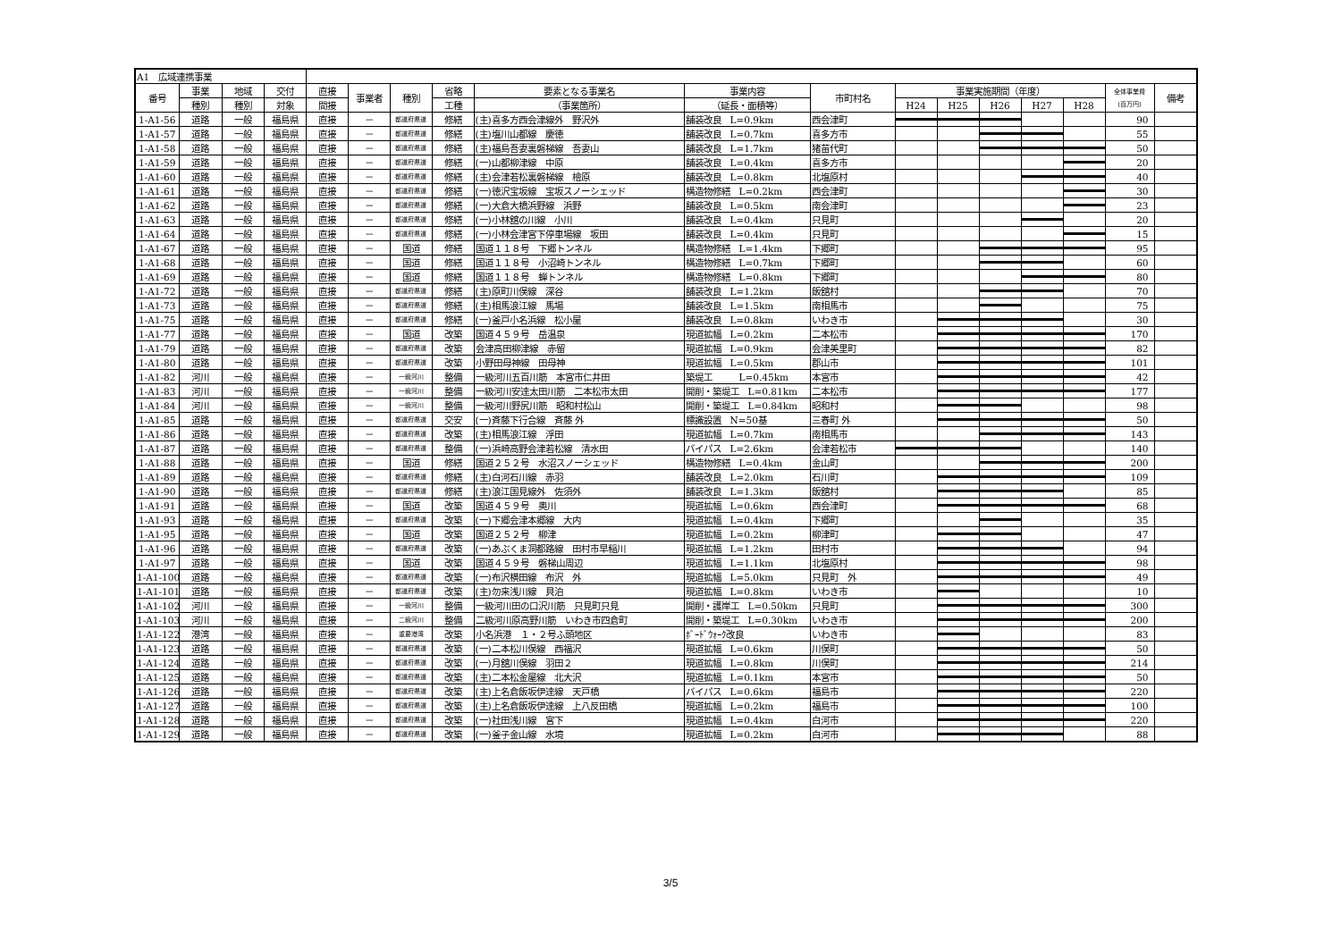| A1 広域連携事業 | | | | | | | | | | | | | | | | | |
| --- | --- | --- | --- | --- | --- | --- | --- | --- | --- | --- | --- | --- | --- | --- | --- | --- | --- |
| 番号 | 事業 | 地域 | 交付 | 直接 | 事業者 | 種別 | 省略 | 要素となる事業名 | 事業内容 | 市町村名 | 事業実施期間（年度） | | | | | 全体事業費 (百万円) | 備考 |
| | 種別 | 種別 | 対象 | 間接 | | | 工種 | （事業箇所） | （延長・面積等） | | H24 | H25 | H26 | H27 | H28 | | |
| 1-A1-56 | 道路 | 一般 | 福島県 | 直接 | － | 都道府県道 | 修繕 | (主)喜多方西会津線外 野沢外 | 舗装改良 L=0.9km | 西会津町 | | | | | | 90 | |
| 1-A1-57 | 道路 | 一般 | 福島県 | 直接 | － | 都道府県道 | 修繕 | (主)塩川山都線 慶徳 | 舗装改良 L=0.7km | 喜多方市 | | | | | | 55 | |
| 1-A1-58 | 道路 | 一般 | 福島県 | 直接 | － | 都道府県道 | 修繕 | (主)福島吾妻裏磐梯線 吾妻山 | 舗装改良 L=1.7km | 猪苗代町 | | | | | | 50 | |
| 1-A1-59 | 道路 | 一般 | 福島県 | 直接 | － | 都道府県道 | 修繕 | (一)山都柳津線 中原 | 舗装改良 L=0.4km | 喜多方市 | | | | | | 20 | |
| 1-A1-60 | 道路 | 一般 | 福島県 | 直接 | － | 都道府県道 | 修繕 | (主)会津若松裏磐梯線 檜原 | 舗装改良 L=0.8km | 北塩原村 | | | | | | 40 | |
| 1-A1-61 | 道路 | 一般 | 福島県 | 直接 | － | 都道府県道 | 修繕 | (一)徳沢宝坂線 宝坂スノーシェッド | 構造物修繕 L=0.2km | 西会津町 | | | | | | 30 | |
| 1-A1-62 | 道路 | 一般 | 福島県 | 直接 | － | 都道府県道 | 修繕 | (一)大倉大橋浜野線 浜野 | 舗装改良 L=0.5km | 南会津町 | | | | | | 23 | |
| 1-A1-63 | 道路 | 一般 | 福島県 | 直接 | － | 都道府県道 | 修繕 | (一)小林舘の川線 小川 | 舗装改良 L=0.4km | 只見町 | | | | | | 20 | |
| 1-A1-64 | 道路 | 一般 | 福島県 | 直接 | － | 都道府県道 | 修繕 | (一)小林会津宮下停車場線 坂田 | 舗装改良 L=0.4km | 只見町 | | | | | | 15 | |
| 1-A1-67 | 道路 | 一般 | 福島県 | 直接 | － | 国道 | 修繕 | 国道１１８号 下郷トンネル | 構造物修繕 L=1.4km | 下郷町 | | | | | | 95 | |
| 1-A1-68 | 道路 | 一般 | 福島県 | 直接 | － | 国道 | 修繕 | 国道１１８号 小沼崎トンネル | 構造物修繕 L=0.7km | 下郷町 | | | | | | 60 | |
| 1-A1-69 | 道路 | 一般 | 福島県 | 直接 | － | 国道 | 修繕 | 国道１１８号 蝉トンネル | 構造物修繕 L=0.8km | 下郷町 | | | | | | 80 | |
| 1-A1-72 | 道路 | 一般 | 福島県 | 直接 | － | 都道府県道 | 修繕 | (主)原町川俣線 深谷 | 舗装改良 L=1.2km | 飯舘村 | | | | | | 70 | |
| 1-A1-73 | 道路 | 一般 | 福島県 | 直接 | － | 都道府県道 | 修繕 | (主)相馬浪江線 馬場 | 舗装改良 L=1.5km | 南相馬市 | | | | | | 75 | |
| 1-A1-75 | 道路 | 一般 | 福島県 | 直接 | － | 都道府県道 | 修繕 | (一)釜戸小名浜線 松小屋 | 舗装改良 L=0.8km | いわき市 | | | | | | 30 | |
| 1-A1-77 | 道路 | 一般 | 福島県 | 直接 | － | 国道 | 改築 | 国道４５９号 岳温泉 | 現道拡幅 L=0.2km | 二本松市 | | | | | | 170 | |
| 1-A1-79 | 道路 | 一般 | 福島県 | 直接 | － | 都道府県道 | 改築 | 会津高田柳津線 赤留 | 現道拡幅 L=0.9km | 会津美里町 | | | | | | 82 | |
| 1-A1-80 | 道路 | 一般 | 福島県 | 直接 | － | 都道府県道 | 改築 | 小野田母神線 田母神 | 現道拡幅 L=0.5km | 郡山市 | | | | | | 101 | |
| 1-A1-82 | 河川 | 一般 | 福島県 | 直接 | － | 一級河川 | 整備 | 一級河川五百川筋 本宮市仁井田 | 築堤工 L=0.45km | 本宮市 | | | | | | 42 | |
| 1-A1-83 | 河川 | 一般 | 福島県 | 直接 | － | 一級河川 | 整備 | 一級河川安達太田川筋 二本松市太田 | 開削・築堤工 L=0.81km | 二本松市 | | | | | | 177 | |
| 1-A1-84 | 河川 | 一般 | 福島県 | 直接 | － | 一級河川 | 整備 | 一級河川野尻川筋 昭和村松山 | 開削・築堤工 L=0.84km | 昭和村 | | | | | | 98 | |
| 1-A1-85 | 道路 | 一般 | 福島県 | 直接 | － | 都道府県道 | 交安 | (一)斉藤下行合線 斉藤 外 | 標識設置 N=50基 | 三春町 外 | | | | | | 50 | |
| 1-A1-86 | 道路 | 一般 | 福島県 | 直接 | － | 都道府県道 | 改築 | (主)相馬浪江線 浮田 | 現道拡幅 L=0.7km | 南相馬市 | | | | | | 143 | |
| 1-A1-87 | 道路 | 一般 | 福島県 | 直接 | － | 都道府県道 | 整備 | (一)浜崎高野会津若松線 清水田 | バイパス L=2.6km | 会津若松市 | | | | | | 140 | |
| 1-A1-88 | 道路 | 一般 | 福島県 | 直接 | － | 国道 | 修繕 | 国道２５２号 水沼スノーシェッド | 構造物修繕 L=0.4km | 金山町 | | | | | | 200 | |
| 1-A1-89 | 道路 | 一般 | 福島県 | 直接 | － | 都道府県道 | 修繕 | (主)白河石川線 赤羽 | 舗装改良 L=2.0km | 石川町 | | | | | | 109 | |
| 1-A1-90 | 道路 | 一般 | 福島県 | 直接 | － | 都道府県道 | 修繕 | (主)浪江国見線外 佐須外 | 舗装改良 L=1.3km | 飯舘村 | | | | | | 85 | |
| 1-A1-91 | 道路 | 一般 | 福島県 | 直接 | － | 国道 | 改築 | 国道４５９号 奥川 | 現道拡幅 L=0.6km | 西会津町 | | | | | | 68 | |
| 1-A1-93 | 道路 | 一般 | 福島県 | 直接 | － | 都道府県道 | 改築 | (一)下郷会津本郷線 大内 | 現道拡幅 L=0.4km | 下郷町 | | | | | | 35 | |
| 1-A1-95 | 道路 | 一般 | 福島県 | 直接 | － | 国道 | 改築 | 国道２５２号 柳津 | 現道拡幅 L=0.2km | 柳津町 | | | | | | 47 | |
| 1-A1-96 | 道路 | 一般 | 福島県 | 直接 | － | 都道府県道 | 改築 | (一)あぶくま洞都路線 田村市早稲川 | 現道拡幅 L=1.2km | 田村市 | | | | | | 94 | |
| 1-A1-97 | 道路 | 一般 | 福島県 | 直接 | － | 国道 | 改築 | 国道４５９号 磐梯山周辺 | 現道拡幅 L=1.1km | 北塩原村 | | | | | | 98 | |
| 1-A1-100 | 道路 | 一般 | 福島県 | 直接 | － | 都道府県道 | 改築 | (一)布沢横田線 布沢 外 | 現道拡幅 L=5.0km | 只見町 外 | | | | | | 49 | |
| 1-A1-101 | 道路 | 一般 | 福島県 | 直接 | － | 都道府県道 | 改築 | (主)勿来浅川線 貝泊 | 現道拡幅 L=0.8km | いわき市 | | | | | | 10 | |
| 1-A1-102 | 河川 | 一般 | 福島県 | 直接 | － | 一級河川 | 整備 | 一級河川田の口沢川筋 只見町只見 | 開削・護岸工 L=0.50km | 只見町 | | | | | | 300 | |
| 1-A1-103 | 河川 | 一般 | 福島県 | 直接 | － | 二級河川 | 整備 | 二級河川原高野川筋 いわき市四倉町 | 開削・築堤工 L=0.30km | いわき市 | | | | | | 200 | |
| 1-A1-122 | 港湾 | 一般 | 福島県 | 直接 | － | 重要港湾 | 改築 | 小名浜港 １・２号ふ頭地区 | ﾎﾞｰﾄﾞｳｫｰｸ改良 | いわき市 | | | | | | 83 | |
| 1-A1-123 | 道路 | 一般 | 福島県 | 直接 | － | 都道府県道 | 改築 | (一)二本松川俣線 西福沢 | 現道拡幅 L=0.6km | 川俣町 | | | | | | 50 | |
| 1-A1-124 | 道路 | 一般 | 福島県 | 直接 | － | 都道府県道 | 改築 | (一)月舘川俣線 羽田２ | 現道拡幅 L=0.8km | 川俣町 | | | | | | 214 | |
| 1-A1-125 | 道路 | 一般 | 福島県 | 直接 | － | 都道府県道 | 改築 | (主)二本松金屋線 北大沢 | 現道拡幅 L=0.1km | 本宮市 | | | | | | 50 | |
| 1-A1-126 | 道路 | 一般 | 福島県 | 直接 | － | 都道府県道 | 改築 | (主)上名倉飯坂伊達線 天戸橋 | バイパス L=0.6km | 福島市 | | | | | | 220 | |
| 1-A1-127 | 道路 | 一般 | 福島県 | 直接 | － | 都道府県道 | 改築 | (主)上名倉飯坂伊達線 上八反田橋 | 現道拡幅 L=0.2km | 福島市 | | | | | | 100 | |
| 1-A1-128 | 道路 | 一般 | 福島県 | 直接 | － | 都道府県道 | 改築 | (一)社田浅川線 宮下 | 現道拡幅 L=0.4km | 白河市 | | | | | | 220 | |
| 1-A1-129 | 道路 | 一般 | 福島県 | 直接 | － | 都道府県道 | 改築 | (一)釜子金山線 水境 | 現道拡幅 L=0.2km | 白河市 | | | | | | 88 | |
3/5